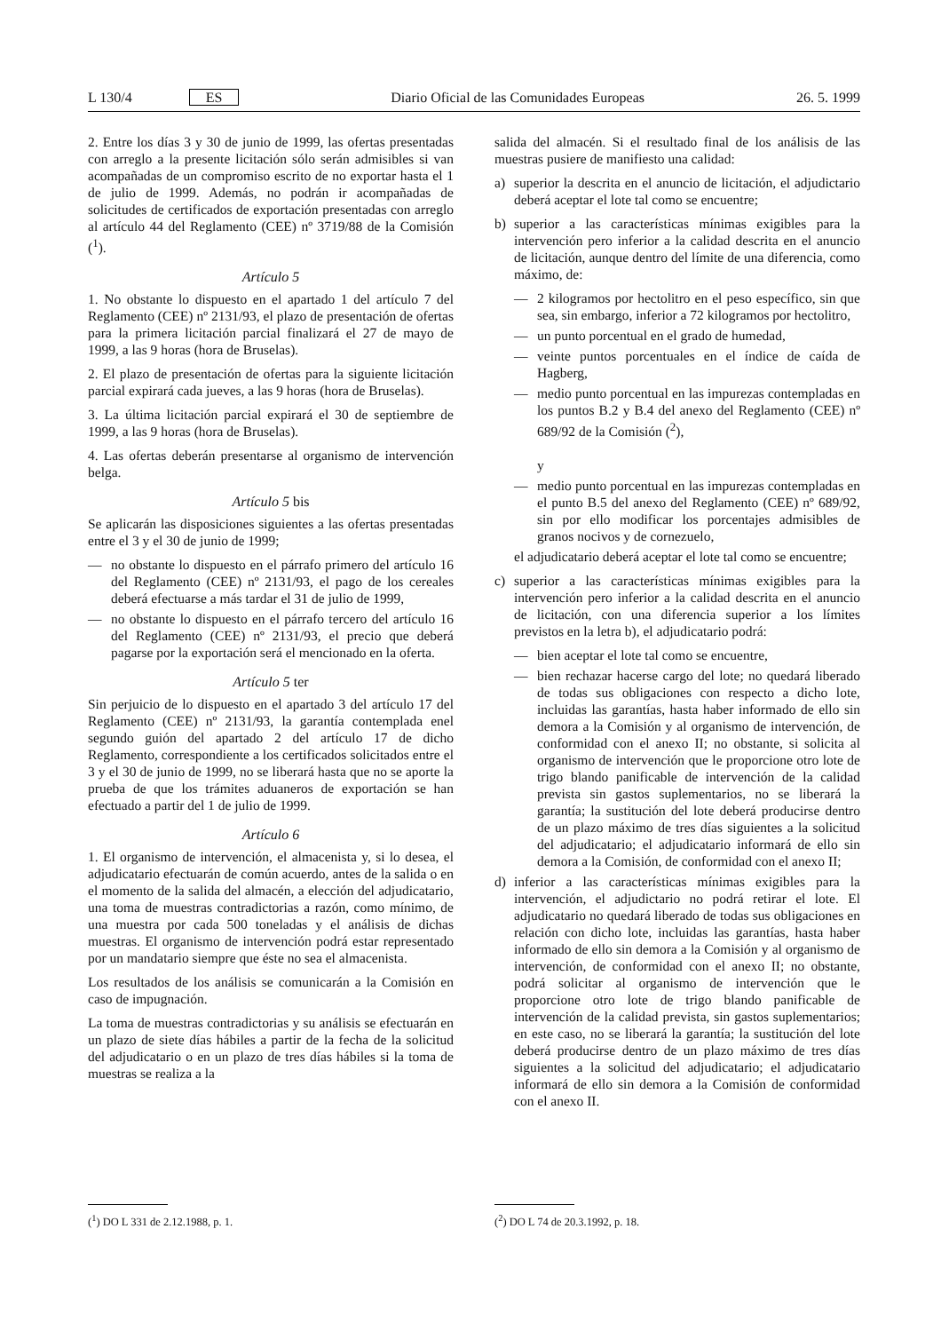L 130/4 ES Diario Oficial de las Comunidades Europeas 26. 5. 1999
2. Entre los días 3 y 30 de junio de 1999, las ofertas presentadas con arreglo a la presente licitación sólo serán admisibles si van acompañadas de un compromiso escrito de no exportar hasta el 1 de julio de 1999. Además, no podrán ir acompañadas de solicitudes de certificados de exportación presentadas con arreglo al artículo 44 del Reglamento (CEE) nº 3719/88 de la Comisión (<sup>1</sup>).
Artículo 5
1. No obstante lo dispuesto en el apartado 1 del artículo 7 del Reglamento (CEE) nº 2131/93, el plazo de presentación de ofertas para la primera licitación parcial finalizará el 27 de mayo de 1999, a las 9 horas (hora de Bruselas).
2. El plazo de presentación de ofertas para la siguiente licitación parcial expirará cada jueves, a las 9 horas (hora de Bruselas).
3. La última licitación parcial expirará el 30 de septiembre de 1999, a las 9 horas (hora de Bruselas).
4. Las ofertas deberán presentarse al organismo de intervención belga.
Artículo 5 bis
Se aplicarán las disposiciones siguientes a las ofertas presentadas entre el 3 y el 30 de junio de 1999;
— no obstante lo dispuesto en el párrafo primero del artículo 16 del Reglamento (CEE) nº 2131/93, el pago de los cereales deberá efectuarse a más tardar el 31 de julio de 1999,
— no obstante lo dispuesto en el párrafo tercero del artículo 16 del Reglamento (CEE) nº 2131/93, el precio que deberá pagarse por la exportación será el mencionado en la oferta.
Artículo 5 ter
Sin perjuicio de lo dispuesto en el apartado 3 del artículo 17 del Reglamento (CEE) nº 2131/93, la garantía contemplada enel segundo guión del apartado 2 del artículo 17 de dicho Reglamento, correspondiente a los certificados solicitados entre el 3 y el 30 de junio de 1999, no se liberará hasta que no se aporte la prueba de que los trámites aduaneros de exportación se han efectuado a partir del 1 de julio de 1999.
Artículo 6
1. El organismo de intervención, el almacenista y, si lo desea, el adjudicatario efectuarán de común acuerdo, antes de la salida o en el momento de la salida del almacén, a elección del adjudicatario, una toma de muestras contradictorias a razón, como mínimo, de una muestra por cada 500 toneladas y el análisis de dichas muestras. El organismo de intervención podrá estar representado por un mandatario siempre que éste no sea el almacenista.
Los resultados de los análisis se comunicarán a la Comisión en caso de impugnación.
La toma de muestras contradictorias y su análisis se efectuarán en un plazo de siete días hábiles a partir de la fecha de la solicitud del adjudicatario o en un plazo de tres días hábiles si la toma de muestras se realiza a la
salida del almacén. Si el resultado final de los análisis de las muestras pusiere de manifiesto una calidad:
a) superior la descrita en el anuncio de licitación, el adjudictario deberá aceptar el lote tal como se encuentre;
b) superior a las características mínimas exigibles para la intervención pero inferior a la calidad descrita en el anuncio de licitación, aunque dentro del límite de una diferencia, como máximo, de:
— 2 kilogramos por hectolitro en el peso específico, sin que sea, sin embargo, inferior a 72 kilogramos por hectolitro,
— un punto porcentual en el grado de humedad,
— veinte puntos porcentuales en el índice de caída de Hagberg,
— medio punto porcentual en las impurezas contempladas en los puntos B.2 y B.4 del anexo del Reglamento (CEE) nº 689/92 de la Comisión (<sup>2</sup>),
y
— medio punto porcentual en las impurezas contempladas en el punto B.5 del anexo del Reglamento (CEE) nº 689/92, sin por ello modificar los porcentajes admisibles de granos nocivos y de cornezuelo,
el adjudicatario deberá aceptar el lote tal como se encuentre;
c) superior a las características mínimas exigibles para la intervención pero inferior a la calidad descrita en el anuncio de licitación, con una diferencia superior a los límites previstos en la letra b), el adjudicatario podrá:
— bien aceptar el lote tal como se encuentre,
— bien rechazar hacerse cargo del lote; no quedará liberado de todas sus obligaciones con respecto a dicho lote, incluidas las garantías, hasta haber informado de ello sin demora a la Comisión y al organismo de intervención, de conformidad con el anexo II; no obstante, si solicita al organismo de intervención que le proporcione otro lote de trigo blando panificable de intervención de la calidad prevista sin gastos suplementarios, no se liberará la garantía; la sustitución del lote deberá producirse dentro de un plazo máximo de tres días siguientes a la solicitud del adjudicatario; el adjudicatario informará de ello sin demora a la Comisión, de conformidad con el anexo II;
d) inferior a las características mínimas exigibles para la intervención, el adjudictario no podrá retirar el lote. El adjudicatario no quedará liberado de todas sus obligaciones en relación con dicho lote, incluidas las garantías, hasta haber informado de ello sin demora a la Comisión y al organismo de intervención, de conformidad con el anexo II; no obstante, podrá solicitar al organismo de intervención que le proporcione otro lote de trigo blando panificable de intervención de la calidad prevista, sin gastos suplementarios; en este caso, no se liberará la garantía; la sustitución del lote deberá producirse dentro de un plazo máximo de tres días siguientes a la solicitud del adjudicatario; el adjudicatario informará de ello sin demora a la Comisión de conformidad con el anexo II.
(<sup>1</sup>) DO L 331 de 2.12.1988, p. 1.
(<sup>2</sup>) DO L 74 de 20.3.1992, p. 18.